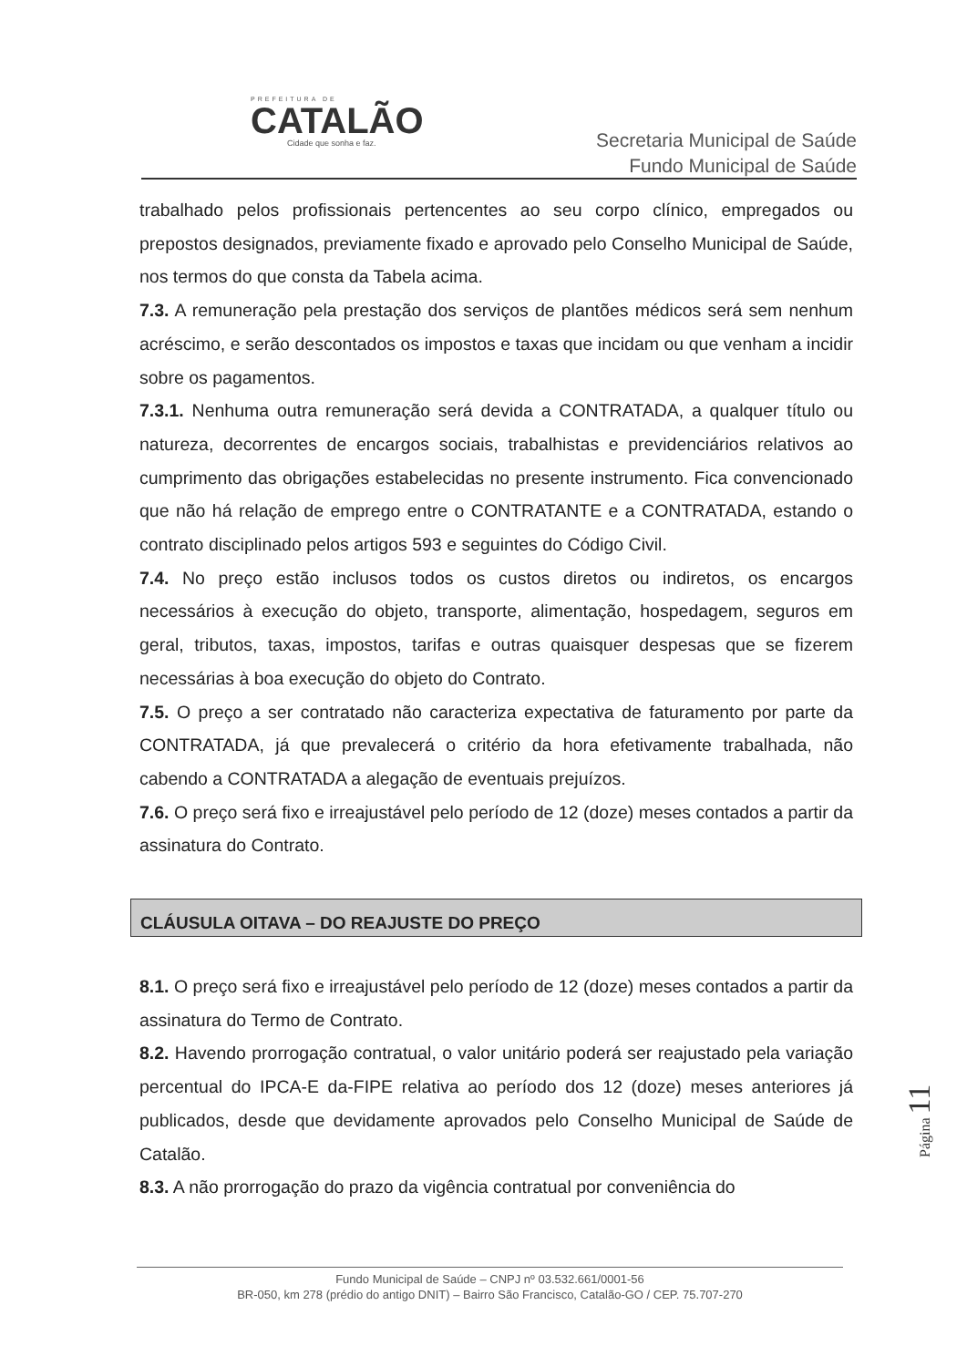PREFEITURA DE
CATALÃO
Cidade que sonha e faz.
Secretaria Municipal de Saúde
Fundo Municipal de Saúde
trabalhado pelos profissionais pertencentes ao seu corpo clínico, empregados ou prepostos designados, previamente fixado e aprovado pelo Conselho Municipal de Saúde, nos termos do que consta da Tabela acima.
7.3. A remuneração pela prestação dos serviços de plantões médicos será sem nenhum acréscimo, e serão descontados os impostos e taxas que incidam ou que venham a incidir sobre os pagamentos.
7.3.1. Nenhuma outra remuneração será devida a CONTRATADA, a qualquer título ou natureza, decorrentes de encargos sociais, trabalhistas e previdenciários relativos ao cumprimento das obrigações estabelecidas no presente instrumento. Fica convencionado que não há relação de emprego entre o CONTRATANTE e a CONTRATADA, estando o contrato disciplinado pelos artigos 593 e seguintes do Código Civil.
7.4. No preço estão inclusos todos os custos diretos ou indiretos, os encargos necessários à execução do objeto, transporte, alimentação, hospedagem, seguros em geral, tributos, taxas, impostos, tarifas e outras quaisquer despesas que se fizerem necessárias à boa execução do objeto do Contrato.
7.5. O preço a ser contratado não caracteriza expectativa de faturamento por parte da CONTRATADA, já que prevalecerá o critério da hora efetivamente trabalhada, não cabendo a CONTRATADA a alegação de eventuais prejuízos.
7.6. O preço será fixo e irreajustável pelo período de 12 (doze) meses contados a partir da assinatura do Contrato.
CLÁUSULA OITAVA – DO REAJUSTE DO PREÇO
8.1. O preço será fixo e irreajustável pelo período de 12 (doze) meses contados a partir da assinatura do Termo de Contrato.
8.2. Havendo prorrogação contratual, o valor unitário poderá ser reajustado pela variação percentual do IPCA-E da-FIPE relativa ao período dos 12 (doze) meses anteriores já publicados, desde que devidamente aprovados pelo Conselho Municipal de Saúde de Catalão.
8.3. A não prorrogação do prazo da vigência contratual por conveniência do
Página 11
Fundo Municipal de Saúde – CNPJ nº 03.532.661/0001-56
BR-050, km 278 (prédio do antigo DNIT) – Bairro São Francisco, Catalão-GO / CEP. 75.707-270